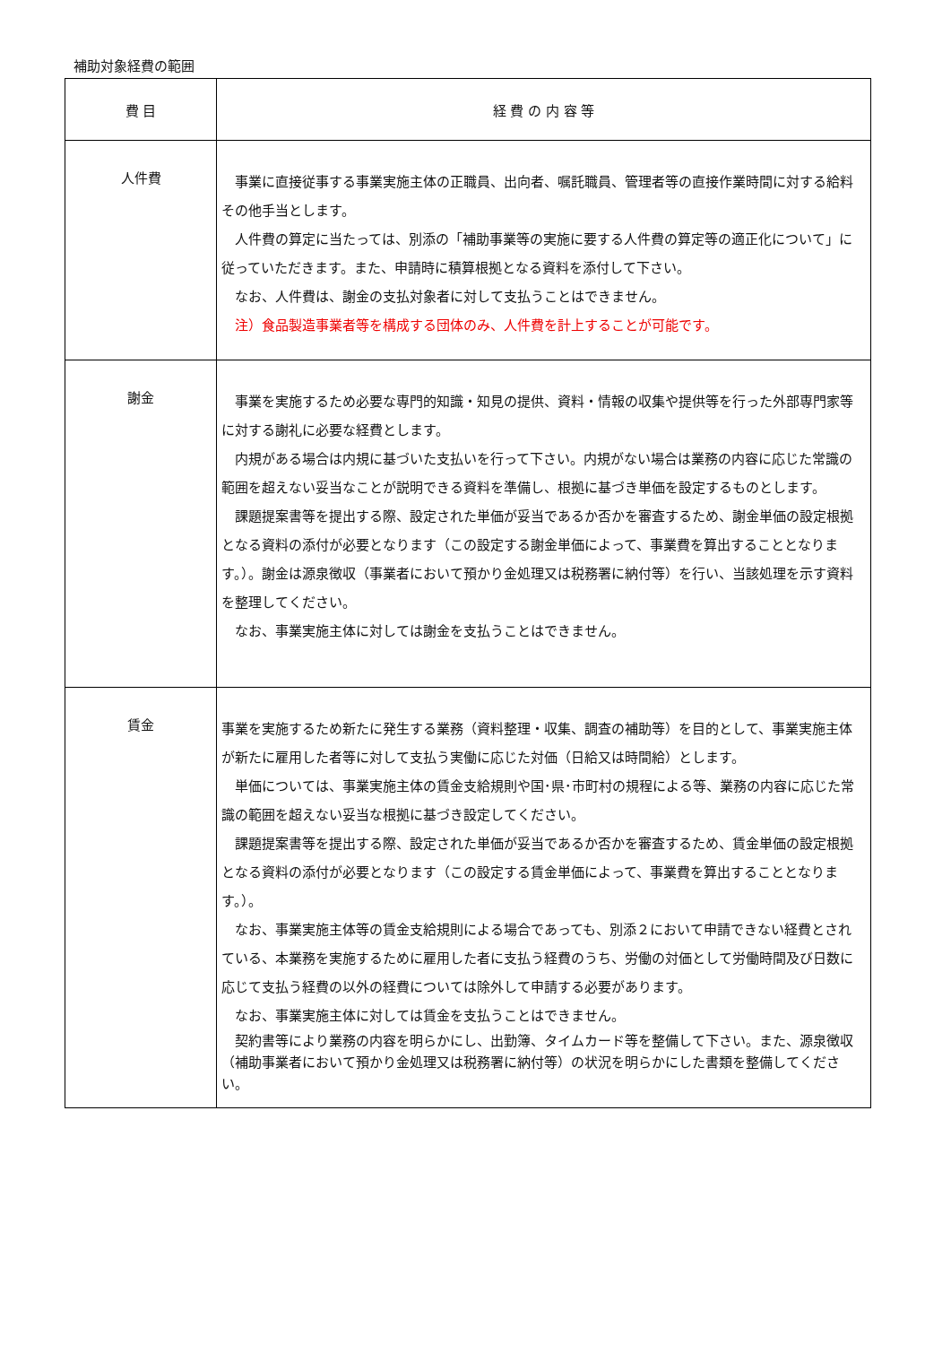補助対象経費の範囲
| 費 目 | 経 費 の 内 容 等 |
| --- | --- |
| 人件費 | 事業に直接従事する事業実施主体の正職員、出向者、嘱託職員、管理者等の直接作業時間に対する給料その他手当とします。 人件費の算定に当たっては、別添の「補助事業等の実施に要する人件費の算定等の適正化について」に従っていただきます。また、申請時に積算根拠となる資料を添付して下さい。 なお、人件費は、謝金の支払対象者に対して支払うことはできません。 注）食品製造事業者等を構成する団体のみ、人件費を計上することが可能です。 |
| 謝金 | 事業を実施するため必要な専門的知識・知見の提供、資料・情報の収集や提供等を行った外部専門家等に対する謝礼に必要な経費とします。 内規がある場合は内規に基づいた支払いを行って下さい。内規がない場合は業務の内容に応じた常識の範囲を超えない妥当なことが説明できる資料を準備し、根拠に基づき単価を設定するものとします。 課題提案書等を提出する際、設定された単価が妥当であるか否かを審査するため、謝金単価の設定根拠となる資料の添付が必要となります（この設定する謝金単価によって、事業費を算出することとなります。）。謝金は源泉徴収（事業者において預かり金処理又は税務署に納付等）を行い、当該処理を示す資料を整理してください。 なお、事業実施主体に対しては謝金を支払うことはできません。 |
| 賃金 | 事業を実施するため新たに発生する業務（資料整理・収集、調査の補助等）を目的として、事業実施主体が新たに雇用した者等に対して支払う実働に応じた対価（日給又は時間給）とします。 単価については、事業実施主体の賃金支給規則や国･県･市町村の規程による等、業務の内容に応じた常識の範囲を超えない妥当な根拠に基づき設定してください。 課題提案書等を提出する際、設定された単価が妥当であるか否かを審査するため、賃金単価の設定根拠となる資料の添付が必要となります（この設定する賃金単価によって、事業費を算出することとなります。）。 なお、事業実施主体等の賃金支給規則による場合であっても、別添２において申請できない経費とされている、本業務を実施するために雇用した者に支払う経費のうち、労働の対価として労働時間及び日数に応じて支払う経費の以外の経費については除外して申請する必要があります。 なお、事業実施主体に対しては賃金を支払うことはできません。 契約書等により業務の内容を明らかにし、出勤簿、タイムカード等を整備して下さい。また、源泉徴収（補助事業者において預かり金処理又は税務署に納付等）の状況を明らかにした書類を整備してください。 |